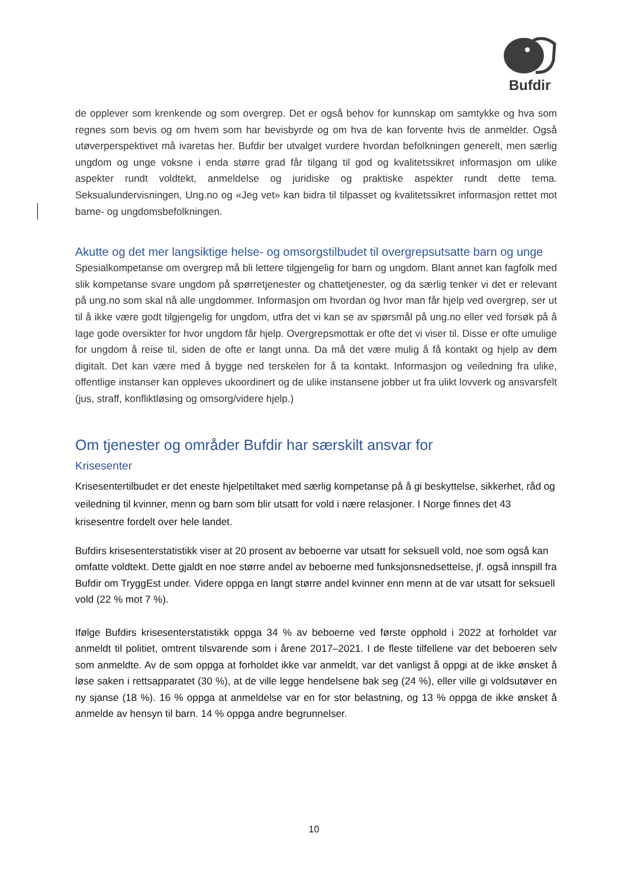Bufdir
de opplever som krenkende og som overgrep. Det er også behov for kunnskap om samtykke og hva som regnes som bevis og om hvem som har bevisbyrde og om hva de kan forvente hvis de anmelder. Også utøverperspektivet må ivaretas her. Bufdir ber utvalget vurdere hvordan befolkningen generelt, men særlig ungdom og unge voksne i enda større grad får tilgang til god og kvalitetssikret informasjon om ulike aspekter rundt voldtekt, anmeldelse og juridiske og praktiske aspekter rundt dette tema. Seksualundervisningen, Ung.no og «Jeg vet» kan bidra til tilpasset og kvalitetssikret informasjon rettet mot barne- og ungdomsbefolkningen.
Akutte og det mer langsiktige helse- og omsorgstilbudet til overgrepsutsatte barn og unge
Spesialkompetanse om overgrep må bli lettere tilgjengelig for barn og ungdom. Blant annet kan fagfolk med slik kompetanse svare ungdom på spørretjenester og chattetjenester, og da særlig tenker vi det er relevant på ung.no som skal nå alle ungdommer. Informasjon om hvordan og hvor man får hjelp ved overgrep, ser ut til å ikke være godt tilgjengelig for ungdom, utfra det vi kan se av spørsmål på ung.no eller ved forsøk på å lage gode oversikter for hvor ungdom får hjelp. Overgrepsmottak er ofte det vi viser til. Disse er ofte umulige for ungdom å reise til, siden de ofte er langt unna. Da må det være mulig å få kontakt og hjelp av dem digitalt. Det kan være med å bygge ned terskelen for å ta kontakt. Informasjon og veiledning fra ulike, offentlige instanser kan oppleves ukoordinert og de ulike instansene jobber ut fra ulikt lovverk og ansvarsfelt (jus, straff, konfliktløsing og omsorg/videre hjelp.)
Om tjenester og områder Bufdir har særskilt ansvar for
Krisesenter
Krisesentertilbudet er det eneste hjelpetiltaket med særlig kompetanse på å gi beskyttelse, sikkerhet, råd og veiledning til kvinner, menn og barn som blir utsatt for vold i nære relasjoner. I Norge finnes det 43 krisesentre fordelt over hele landet.
Bufdirs krisesenterstatistikk viser at 20 prosent av beboerne var utsatt for seksuell vold, noe som også kan omfatte voldtekt. Dette gjaldt en noe større andel av beboerne med funksjonsnedsettelse, jf. også innspill fra Bufdir om TryggEst under. Videre oppga en langt større andel kvinner enn menn at de var utsatt for seksuell vold (22 % mot 7 %).
Ifølge Bufdirs krisesenterstatistikk oppga 34 % av beboerne ved første opphold i 2022 at forholdet var anmeldt til politiet, omtrent tilsvarende som i årene 2017–2021. I de fleste tilfellene var det beboeren selv som anmeldte. Av de som oppga at forholdet ikke var anmeldt, var det vanligst å oppgi at de ikke ønsket å løse saken i rettsapparatet (30 %), at de ville legge hendelsene bak seg (24 %), eller ville gi voldsutøver en ny sjanse (18 %). 16 % oppga at anmeldelse var en for stor belastning, og 13 % oppga de ikke ønsket å anmelde av hensyn til barn. 14 % oppga andre begrunnelser.
10